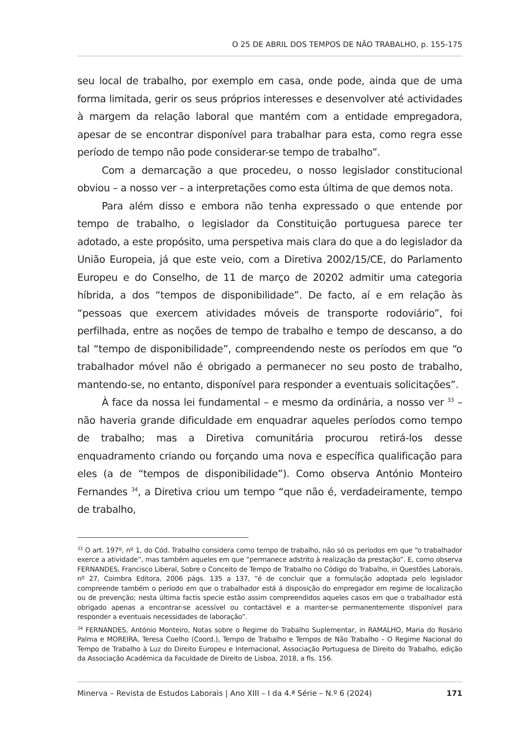O 25 DE ABRIL DOS TEMPOS DE NÃO TRABALHO, p. 155-175
seu local de trabalho, por exemplo em casa, onde pode, ainda que de uma forma limitada, gerir os seus próprios interesses e desenvolver até actividades à margem da relação laboral que mantém com a entidade empregadora, apesar de se encontrar disponível para trabalhar para esta, como regra esse período de tempo não pode considerar-se tempo de trabalho”.
Com a demarcação a que procedeu, o nosso legislador constitucional obviou – a nosso ver – a interpretações como esta última de que demos nota.
Para além disso e embora não tenha expressado o que entende por tempo de trabalho, o legislador da Constituição portuguesa parece ter adotado, a este propósito, uma perspetiva mais clara do que a do legislador da União Europeia, já que este veio, com a Diretiva 2002/15/CE, do Parlamento Europeu e do Conselho, de 11 de março de 20202 admitir uma categoria híbrida, a dos “tempos de disponibilidade”. De facto, aí e em relação às “pessoas que exercem atividades móveis de transporte rodoviário”, foi perfilhada, entre as noções de tempo de trabalho e tempo de descanso, a do tal “tempo de disponibilidade”, compreendendo neste os períodos em que “o trabalhador móvel não é obrigado a permanecer no seu posto de trabalho, mantendo-se, no entanto, disponível para responder a eventuais solicitações”.
À face da nossa lei fundamental – e mesmo da ordinária, a nosso ver <sup>33</sup> – não haveria grande dificuldade em enquadrar aqueles períodos como tempo de trabalho; mas a Diretiva comunitária procurou retirá-los desse enquadramento criando ou forçando uma nova e específica qualificação para eles (a de “tempos de disponibilidade”). Como observa António Monteiro Fernandes <sup>34</sup>, a Diretiva criou um tempo “que não é, verdadeiramente, tempo de trabalho,
<sup>33</sup> O art. 197º, nº 1, do Cód. Trabalho considera como tempo de trabalho, não só os períodos em que “o trabalhador exerce a atividade”, mas também aqueles em que “permanece adstrito à realização da prestação”. E, como observa FERNANDES, Francisco Liberal, Sobre o Conceito de Tempo de Trabalho no Código do Trabalho, in Questões Laborais, nº 27, Coimbra Editora, 2006 págs. 135 a 137, “é de concluir que a formulação adoptada pelo legislador compreende também o período em que o trabalhador está á disposição do empregador em regime de localização ou de prevenção; nesta última factis specie estão assim compreendidos aqueles casos em que o trabalhador está obrigado apenas a encontrar-se acessível ou contactável e a manter-se permanentemente disponível para responder a eventuais necessidades de laboração”.
<sup>34</sup> FERNANDES, António Monteiro, Notas sobre o Regime do Trabalho Suplementar, in RAMALHO, Maria do Rosário Palma e MOREIRA, Teresa Coelho (Coord.), Tempo de Trabalho e Tempos de Não Trabalho – O Regime Nacional do Tempo de Trabalho à Luz do Direito Europeu e Internacional, Associação Portuguesa de Direito do Trabalho, edição da Associação Académica da Faculdade de Direito de Lisboa, 2018, a fls. 156.
Minerva – Revista de Estudos Laborais | Ano XIII – I da 4.ª Série – N.º 6 (2024) 171